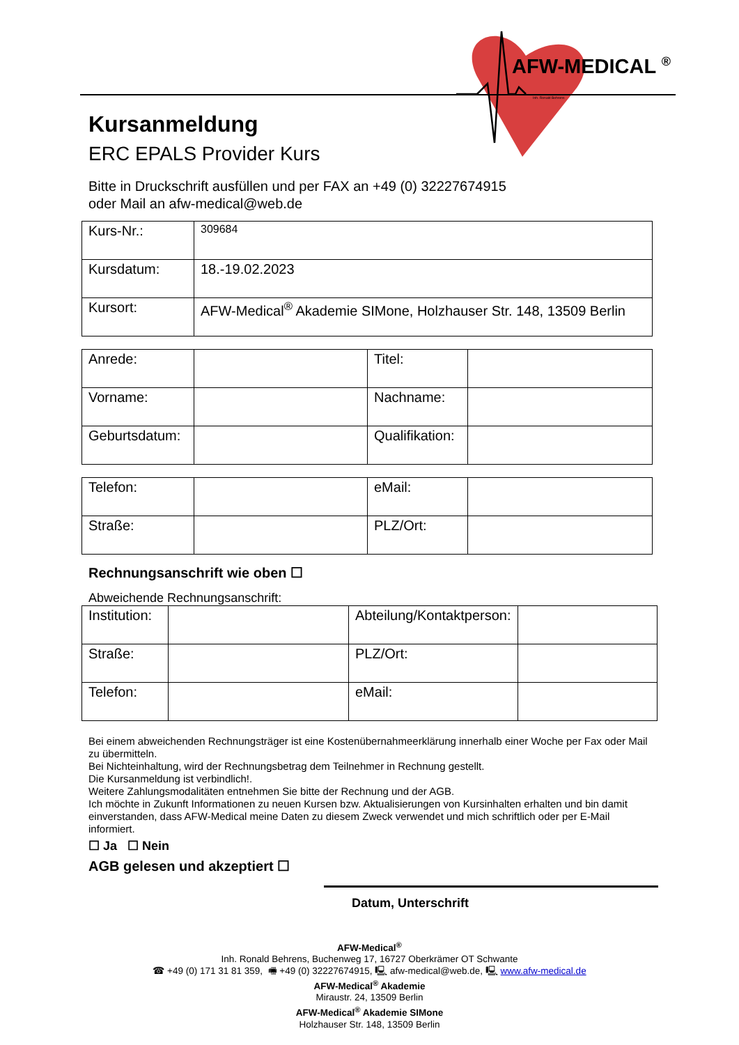AFW-MEDICAL <sup>®</sup>
Inh. Ronald Behrens
Kursanmeldung
ERC EPALS Provider Kurs
Bitte in Druckschrift ausfüllen und per FAX an +49 (0) 32227674915
oder Mail an afw-medical@web.de
| Kurs-Nr.: | 309684 |
| Kursdatum: | 18.-19.02.2023 |
| Kursort: | AFW-Medical<sup>®</sup> Akademie SIMone, Holzhauser Str. 148, 13509 Berlin |
| Anrede: | | Titel: | |
| Vorname: | | Nachname: | |
| Geburtsdatum: | | Qualifikation: | |
| Telefon: | | eMail: | |
| Straße: | | PLZ/Ort: | |
Rechnungsanschrift wie oben ☐
Abweichende Rechnungsanschrift:
| Institution: | | Abteilung/Kontaktperson: | |
| Straße: | | PLZ/Ort: | |
| Telefon: | | eMail: | |
Bei einem abweichenden Rechnungsträger ist eine Kostenübernahmeerklärung innerhalb einer Woche per Fax oder Mail zu übermitteln.
Bei Nichteinhaltung, wird der Rechnungsbetrag dem Teilnehmer in Rechnung gestellt.
Die Kursanmeldung ist verbindlich!.
Weitere Zahlungsmodalitäten entnehmen Sie bitte der Rechnung und der AGB.
Ich möchte in Zukunft Informationen zu neuen Kursen bzw. Aktualisierungen von Kursinhalten erhalten und bin damit einverstanden, dass AFW-Medical meine Daten zu diesem Zweck verwendet und mich schriftlich oder per E-Mail informiert.
☐ Ja ☐ Nein
AGB gelesen und akzeptiert ☐
Datum, Unterschrift
AFW-Medical<sup>®</sup>
Inh. Ronald Behrens, Buchenweg 17, 16727 Oberkrämer OT Schwante
☎ +49 (0) 171 31 81 359, 🖷 +49 (0) 32227674915, 🖳 afw-medical@web.de, 🖳 www.afw-medical.de
AFW-Medical<sup>®</sup> Akademie
Miraustr. 24, 13509 Berlin
AFW-Medical<sup>®</sup> Akademie SIMone
Holzhauser Str. 148, 13509 Berlin